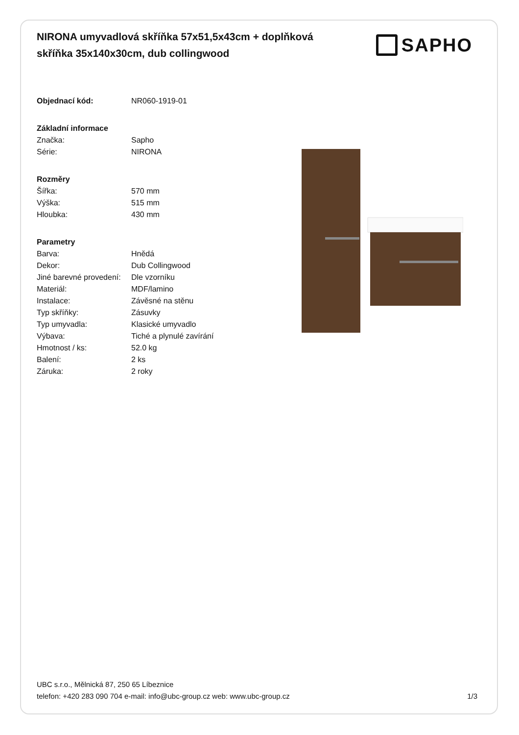NIRONA umyvadlová skříňka 57x51,5x43cm + doplňková skříňka 35x140x30cm, dub collingwood
SAPHO
| Objednací kód: | NR060-1919-01 |
| Základní informace | |
| Značka: | Sapho |
| Série: | NIRONA |
| Rozměry | |
| Šířka: | 570 mm |
| Výška: | 515 mm |
| Hloubka: | 430 mm |
| Parametry | |
| Barva: | Hnědá |
| Dekor: | Dub Collingwood |
| Jiné barevné provedení: | Dle vzorníku |
| Materiál: | MDF/lamino |
| Instalace: | Závěsné na stěnu |
| Typ skříňky: | Zásuvky |
| Typ umyvadla: | Klasické umyvadlo |
| Výbava: | Tiché a plynulé zavírání |
| Hmotnost / ks: | 52.0 kg |
| Balení: | 2 ks |
| Záruka: | 2 roky |
UBC s.r.o., Mělnická 87, 250 65 Líbeznice
telefon: +420 283 090 704 e-mail: info@ubc-group.cz web: www.ubc-group.cz
1/3